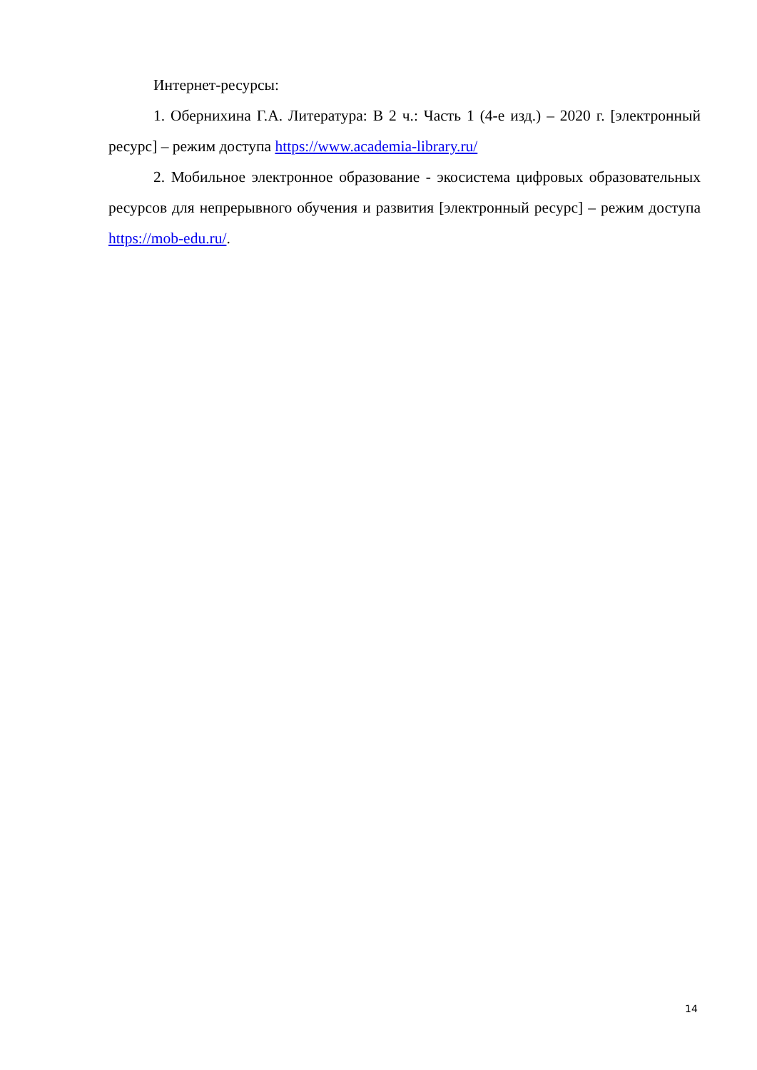Интернет-ресурсы:
1. Обернихина Г.А. Литература: В 2 ч.: Часть 1 (4-е изд.) – 2020 г. [электронный ресурс] – режим доступа https://www.academia-library.ru/
2. Мобильное электронное образование - экосистема цифровых образовательных ресурсов для непрерывного обучения и развития [электронный ресурс] – режим доступа https://mob-edu.ru/.
14